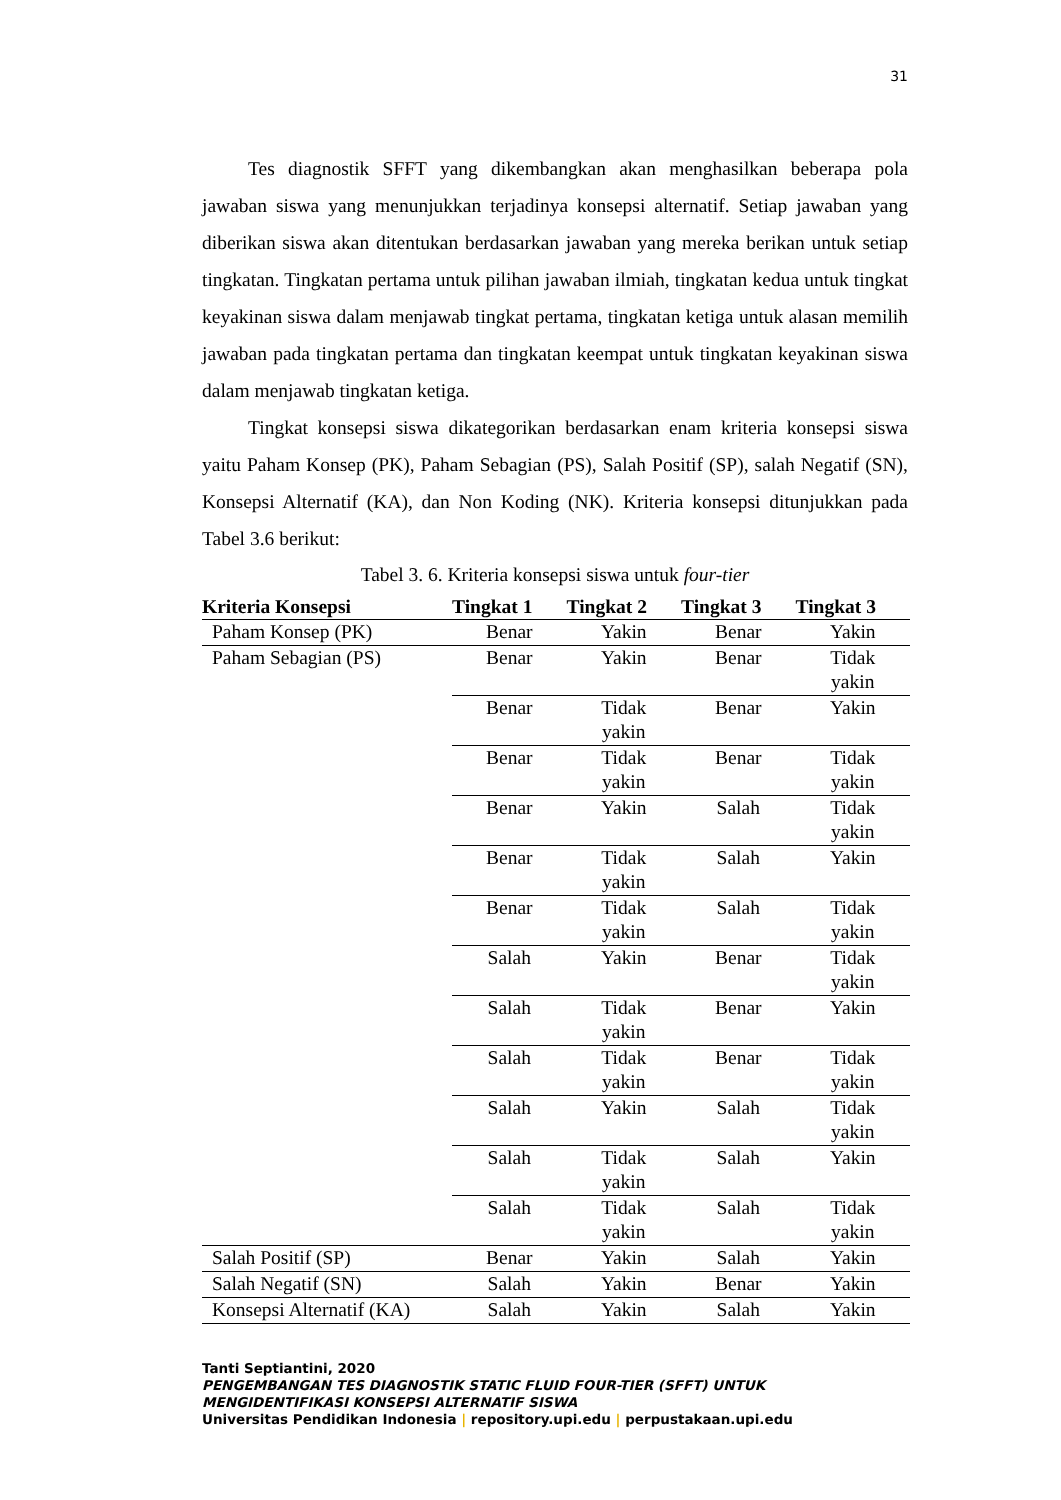31
Tes diagnostik SFFT yang dikembangkan akan menghasilkan beberapa pola jawaban siswa yang menunjukkan terjadinya konsepsi alternatif. Setiap jawaban yang diberikan siswa akan ditentukan berdasarkan jawaban yang mereka berikan untuk setiap tingkatan. Tingkatan pertama untuk pilihan jawaban ilmiah, tingkatan kedua untuk tingkat keyakinan siswa dalam menjawab tingkat pertama, tingkatan ketiga untuk alasan memilih jawaban pada tingkatan pertama dan tingkatan keempat untuk tingkatan keyakinan siswa dalam menjawab tingkatan ketiga.
Tingkat konsepsi siswa dikategorikan berdasarkan enam kriteria konsepsi siswa yaitu Paham Konsep (PK), Paham Sebagian (PS), Salah Positif (SP), salah Negatif (SN), Konsepsi Alternatif (KA), dan Non Koding (NK). Kriteria konsepsi ditunjukkan pada Tabel 3.6 berikut:
Tabel 3. 6. Kriteria konsepsi siswa untuk four-tier
| Kriteria Konsepsi | Tingkat 1 | Tingkat 2 | Tingkat 3 | Tingkat 3 |
| --- | --- | --- | --- | --- |
| Paham Konsep (PK) | Benar | Yakin | Benar | Yakin |
| Paham Sebagian (PS) | Benar | Yakin | Benar | Tidak yakin |
| | Benar | Tidak yakin | Benar | Yakin |
| | Benar | Tidak yakin | Benar | Tidak yakin |
| | Benar | Yakin | Salah | Tidak yakin |
| | Benar | Tidak yakin | Salah | Yakin |
| | Benar | Tidak yakin | Salah | Tidak yakin |
| | Salah | Yakin | Benar | Tidak yakin |
| | Salah | Tidak yakin | Benar | Yakin |
| | Salah | Tidak yakin | Benar | Tidak yakin |
| | Salah | Yakin | Salah | Tidak yakin |
| | Salah | Tidak yakin | Salah | Yakin |
| | Salah | Tidak yakin | Salah | Tidak yakin |
| Salah Positif (SP) | Benar | Yakin | Salah | Yakin |
| Salah Negatif (SN) | Salah | Yakin | Benar | Yakin |
| Konsepsi Alternatif (KA) | Salah | Yakin | Salah | Yakin |
Tanti Septiantini, 2020
PENGEMBANGAN TES DIAGNOSTIK STATIC FLUID FOUR-TIER (SFFT) UNTUK MENGIDENTIFIKASI KONSEPSI ALTERNATIF SISWA
Universitas Pendidikan Indonesia | repository.upi.edu | perpustakaan.upi.edu